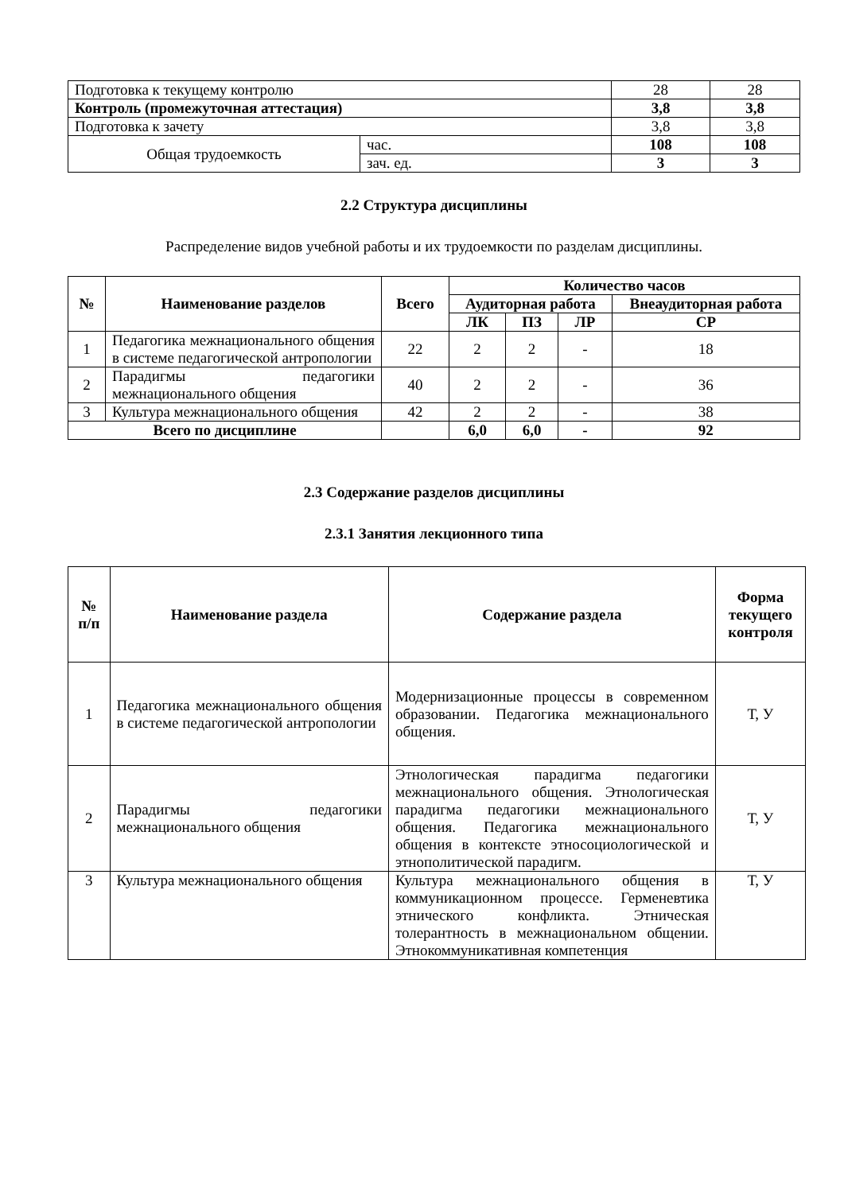| Подготовка к текущему контролю | | 28 | 28 |
| Контроль (промежуточная аттестация) | | 3,8 | 3,8 |
| Подготовка к зачету | | 3,8 | 3,8 |
| Общая трудоемкость | час. | 108 | 108 |
| | зач. ед. | 3 | 3 |
2.2 Структура дисциплины
Распределение видов учебной работы и их трудоемкости по разделам дисциплины.
| № | Наименование разделов | Всего | Количество часов | | | |
| --- | --- | --- | --- | --- | --- | --- |
| | | | Аудиторная работа | | | Внеаудиторная работа |
| | | | ЛК | ПЗ | ЛР | СР |
| 1 | Педагогика межнационального общения в системе педагогической антропологии | 22 | 2 | 2 | - | 18 |
| 2 | Парадигмы педагогики межнационального общения | 40 | 2 | 2 | - | 36 |
| 3 | Культура межнационального общения | 42 | 2 | 2 | - | 38 |
| Всего по дисциплине | | | 6,0 | 6,0 | - | 92 |
2.3 Содержание разделов дисциплины
2.3.1 Занятия лекционного типа
| № п/п | Наименование раздела | Содержание раздела | Форма текущего контроля |
| --- | --- | --- | --- |
| 1 | Педагогика межнационального общения в системе педагогической антропологии | Модернизационные процессы в современном образовании. Педагогика межнационального общения. | Т, У |
| 2 | Парадигмы педагогики межнационального общения | Этнологическая парадигма педагогики межнационального общения. Этнологическая парадигма педагогики межнационального общения. Педагогика межнационального общения в контексте этносоциологической и этнополитической парадигм. | Т, У |
| 3 | Культура межнационального общения | Культура межнационального общения в коммуникационном процессе. Герменевтика этнического конфликта. Этническая толерантность в межнациональном общении. Этнокоммуникативная компетенция | Т, У |